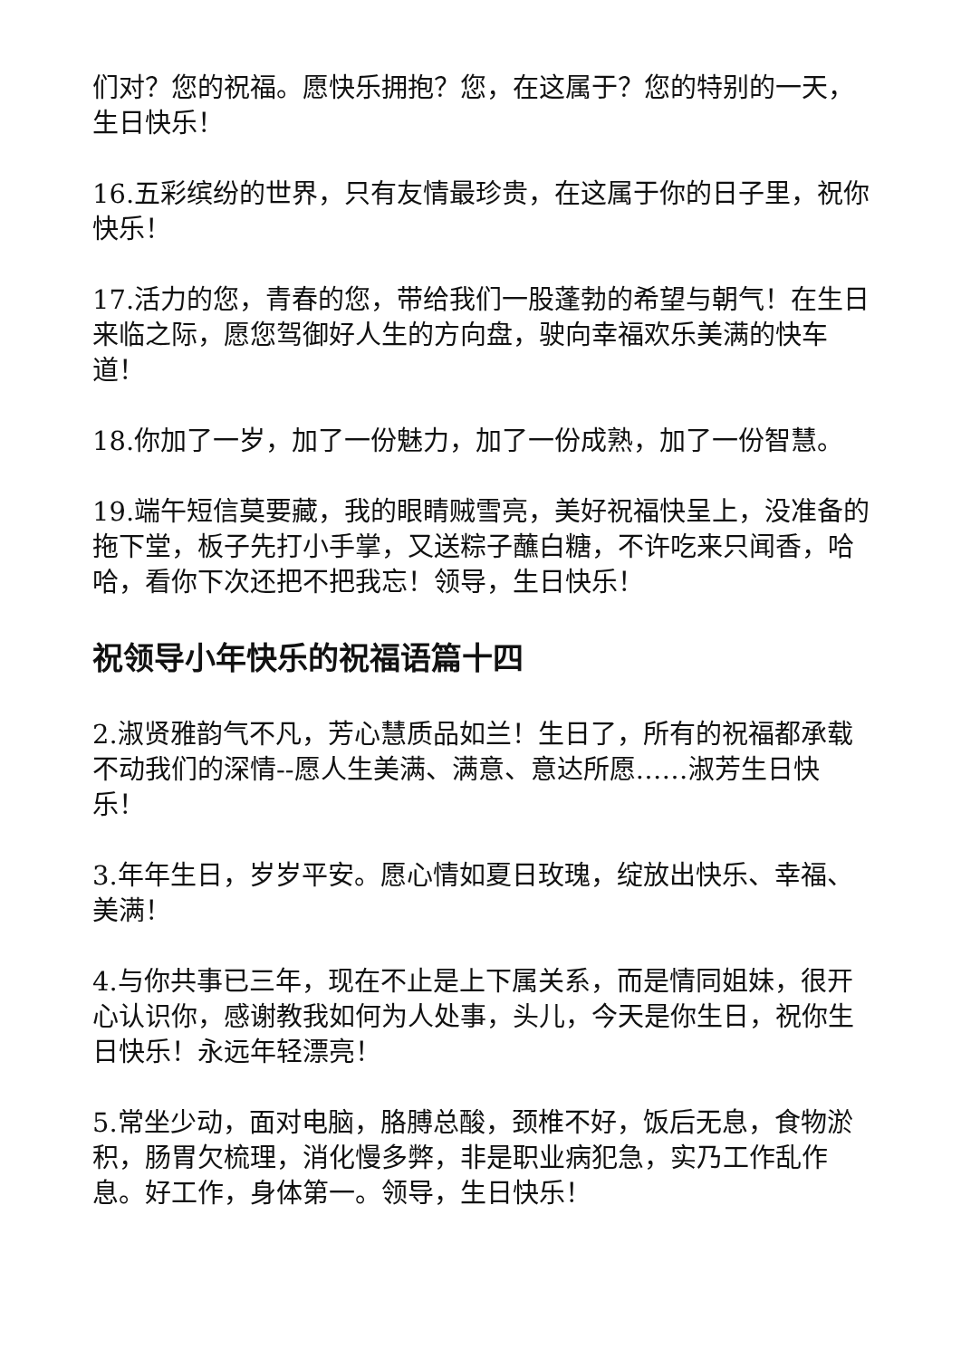们对？您的祝福。愿快乐拥抱？您，在这属于？您的特别的一天，生日快乐！
16.五彩缤纷的世界，只有友情最珍贵，在这属于你的日子里，祝你快乐！
17.活力的您，青春的您，带给我们一股蓬勃的希望与朝气！在生日来临之际，愿您驾御好人生的方向盘，驶向幸福欢乐美满的快车道！
18.你加了一岁，加了一份魅力，加了一份成熟，加了一份智慧。
19.端午短信莫要藏，我的眼睛贼雪亮，美好祝福快呈上，没准备的拖下堂，板子先打小手掌，又送粽子蘸白糖，不许吃来只闻香，哈哈，看你下次还把不把我忘！领导，生日快乐！
祝领导小年快乐的祝福语篇十四
2.淑贤雅韵气不凡，芳心慧质品如兰！生日了，所有的祝福都承载不动我们的深情--愿人生美满、满意、意达所愿……淑芳生日快乐！
3.年年生日，岁岁平安。愿心情如夏日玫瑰，绽放出快乐、幸福、美满！
4.与你共事已三年，现在不止是上下属关系，而是情同姐妹，很开心认识你，感谢教我如何为人处事，头儿，今天是你生日，祝你生日快乐！永远年轻漂亮！
5.常坐少动，面对电脑，胳膊总酸，颈椎不好，饭后无息，食物淤积，肠胃欠梳理，消化慢多弊，非是职业病犯急，实乃工作乱作息。好工作，身体第一。领导，生日快乐！